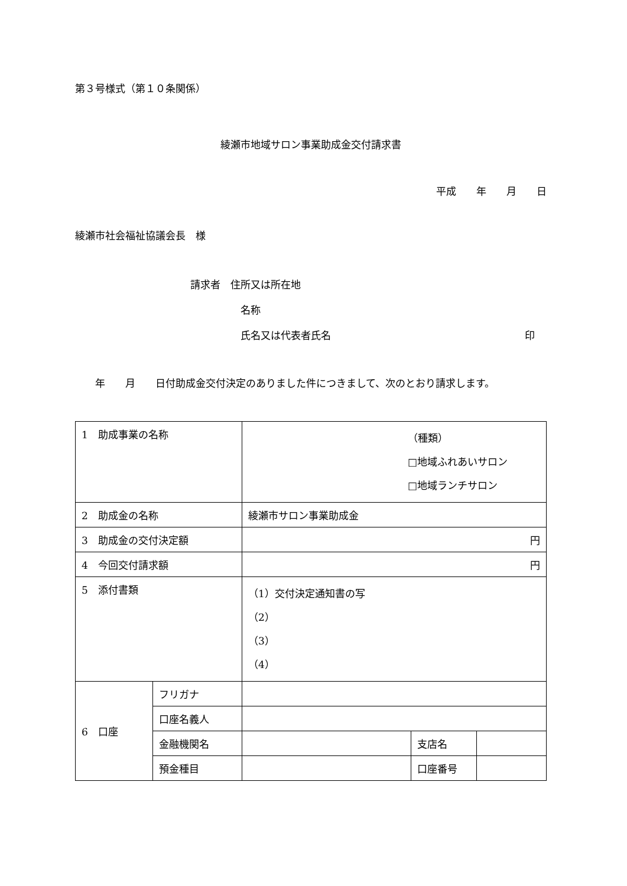第３号様式（第１０条関係）
綾瀬市地域サロン事業助成金交付請求書
平成　　年　　月　　日
綾瀬市社会福祉協議会長　様
請求者　住所又は所在地
名称
氏名又は代表者氏名 印
　　年　　月　　日付助成金交付決定のありました件につきまして、次のとおり請求します。
| 1 助成事業の名称 | | （種類） □地域ふれあいサロン □地域ランチサロン | | |
| 2 助成金の名称 | | 綾瀬市サロン事業助成金 | | |
| 3 助成金の交付決定額 | | 円 | | |
| 4 今回交付請求額 | | 円 | | |
| 5 添付書類 | | （1）交付決定通知書の写 （2） （3） （4） | | |
| 6 口座 | フリガナ | | | |
| | 口座名義人 | | | |
| | 金融機関名 | | 支店名 | |
| | 預金種目 | | 口座番号 | |